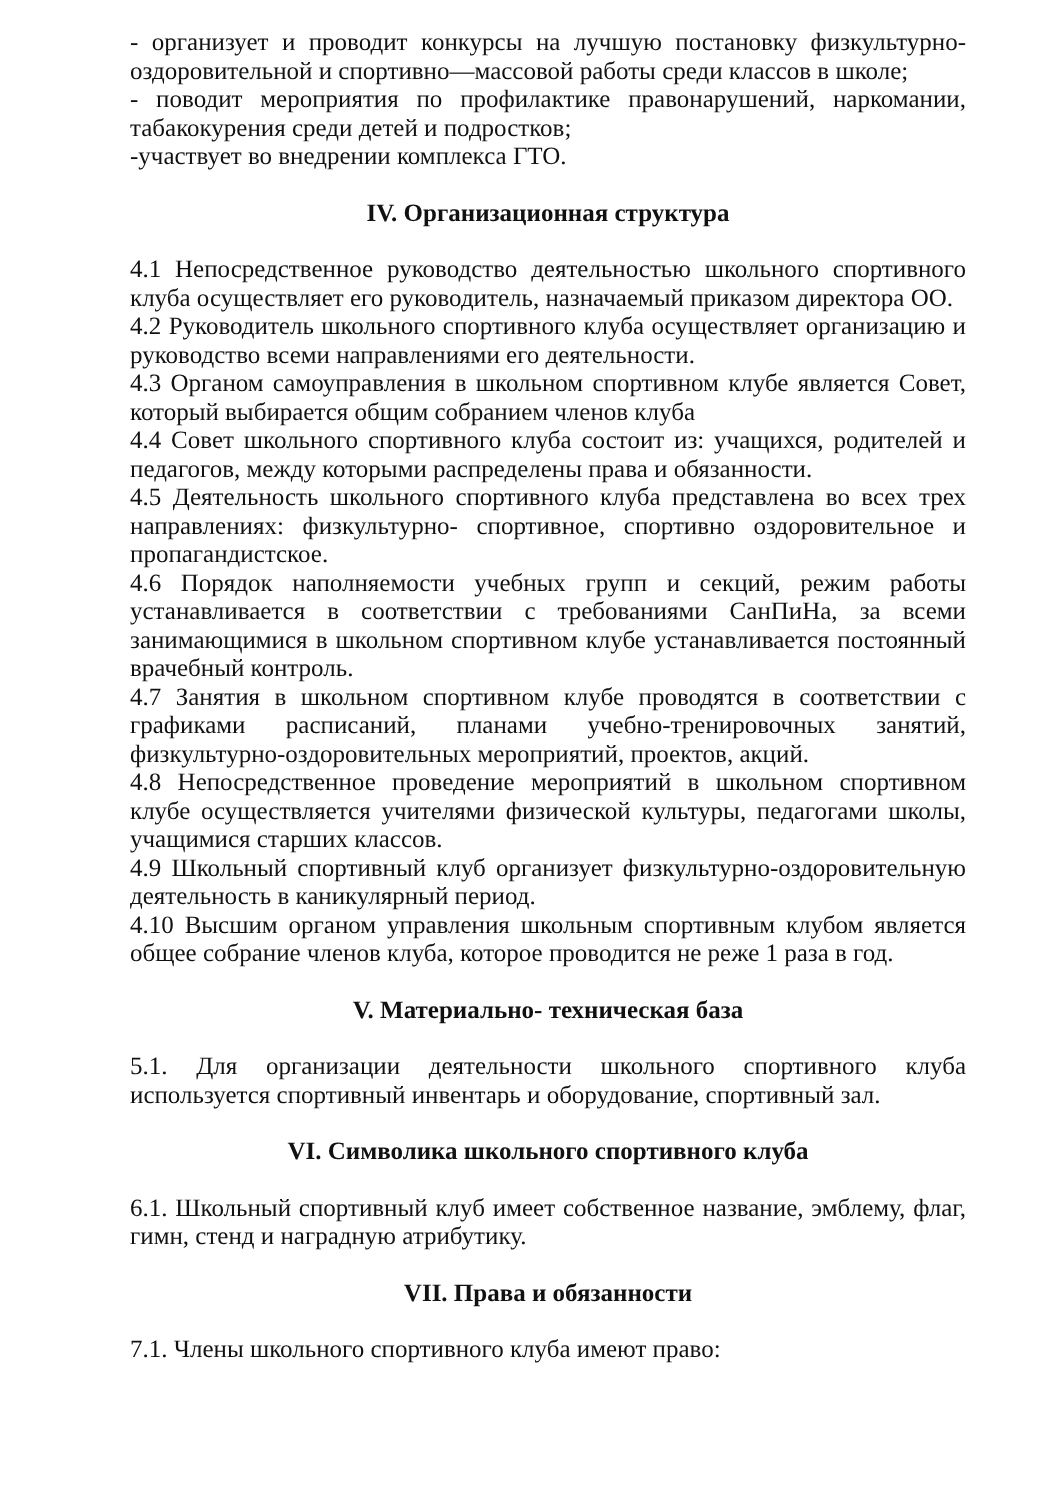- организует и проводит конкурсы на лучшую постановку физкультурно-оздоровительной и спортивно—массовой работы среди классов в школе;
- поводит мероприятия по профилактике правонарушений, наркомании, табакокурения среди детей и подростков;
-участвует во внедрении комплекса ГТО.
IV. Организационная структура
4.1 Непосредственное руководство деятельностью школьного спортивного клуба осуществляет его руководитель, назначаемый приказом директора ОО.
4.2 Руководитель школьного спортивного клуба осуществляет организацию и руководство всеми направлениями его деятельности.
4.3 Органом самоуправления в школьном спортивном клубе является Совет, который выбирается общим собранием членов клуба
4.4 Совет школьного спортивного клуба состоит из: учащихся, родителей и педагогов, между которыми распределены права и обязанности.
4.5 Деятельность школьного спортивного клуба представлена во всех трех направлениях: физкультурно- спортивное, спортивно оздоровительное и пропагандистское.
4.6 Порядок наполняемости учебных групп и секций, режим работы устанавливается в соответствии с требованиями СанПиНа, за всеми занимающимися в школьном спортивном клубе устанавливается постоянный врачебный контроль.
4.7 Занятия в школьном спортивном клубе проводятся в соответствии с графиками расписаний, планами учебно-тренировочных занятий, физкультурно-оздоровительных мероприятий, проектов, акций.
4.8 Непосредственное проведение мероприятий в школьном спортивном клубе осуществляется учителями физической культуры, педагогами школы, учащимися старших классов.
4.9 Школьный спортивный клуб организует физкультурно-оздоровительную деятельность в каникулярный период.
4.10 Высшим органом управления школьным спортивным клубом является общее собрание членов клуба, которое проводится не реже 1 раза в год.
V. Материально- техническая база
5.1. Для организации деятельности школьного спортивного клуба используется спортивный инвентарь и оборудование, спортивный зал.
VI. Символика школьного спортивного клуба
6.1. Школьный спортивный клуб имеет собственное название, эмблему, флаг, гимн, стенд и наградную атрибутику.
VII. Права и обязанности
7.1. Члены школьного спортивного клуба имеют право: